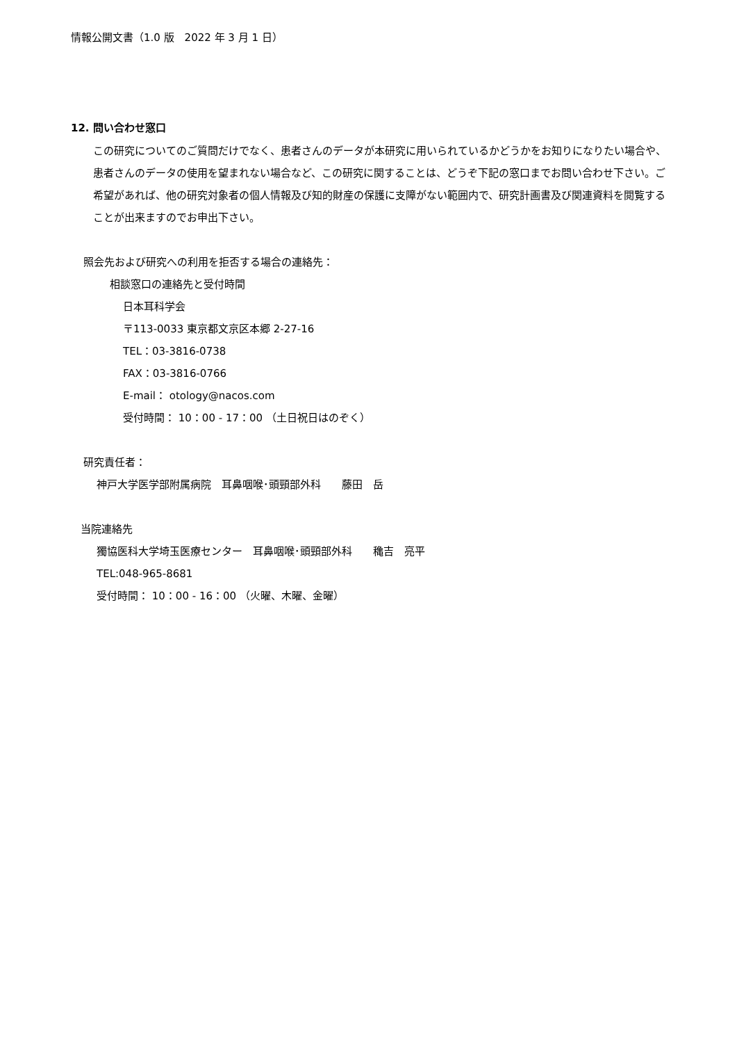情報公開文書（1.0 版　2022 年 3 月 1 日）
12. 問い合わせ窓口
この研究についてのご質問だけでなく、患者さんのデータが本研究に用いられているかどうかをお知りになりたい場合や、患者さんのデータの使用を望まれない場合など、この研究に関することは、どうぞ下記の窓口までお問い合わせ下さい。ご希望があれば、他の研究対象者の個人情報及び知的財産の保護に支障がない範囲内で、研究計画書及び関連資料を閲覧することが出来ますのでお申出下さい。
照会先および研究への利用を拒否する場合の連絡先：
相談窓口の連絡先と受付時間
日本耳科学会
〒113-0033 東京都文京区本郷 2-27-16
TEL：03-3816-0738
FAX：03-3816-0766
E-mail： otology@nacos.com
受付時間： 10：00 - 17：00 （土日祝日はのぞく）
研究責任者：
神戸大学医学部附属病院　耳鼻咽喉･頭頸部外科　　藤田　岳
当院連絡先
獨協医科大学埼玉医療センター　耳鼻咽喉･頭頸部外科　　穐吉　亮平
TEL:048-965-8681
受付時間： 10：00 - 16：00 （火曜、木曜、金曜）